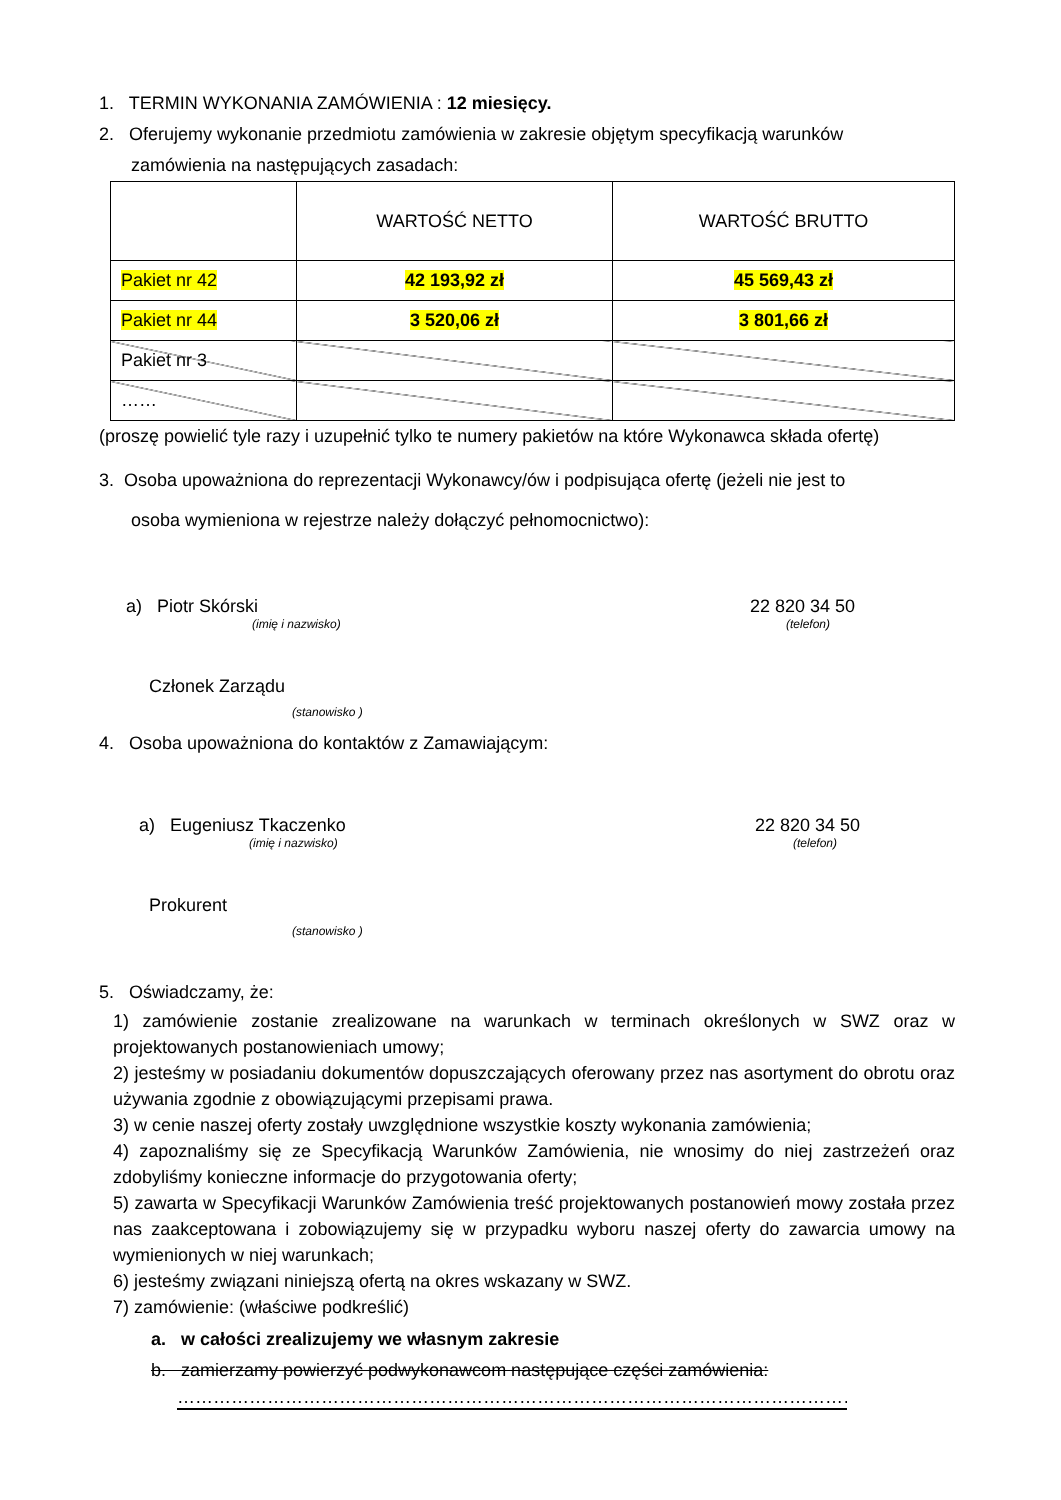1. TERMIN WYKONANIA ZAMÓWIENIA : 12 miesięcy.
2. Oferujemy wykonanie przedmiotu zamówienia w zakresie objętym specyfikacją warunków
zamówienia na następujących zasadach:
| | WARTOŚĆ NETTO | WARTOŚĆ BRUTTO |
| Pakiet nr 42 | 42 193,92 zł | 45 569,43 zł |
| Pakiet nr 44 | 3 520,06 zł | 3 801,66 zł |
| Pakiet nr 3 | | |
| …… | | |
(proszę powielić tyle razy i uzupełnić tylko te numery pakietów na które Wykonawca składa ofertę)
3. Osoba upoważniona do reprezentacji Wykonawcy/ów i podpisująca ofertę (jeżeli nie jest to
osoba wymieniona w rejestrze należy dołączyć pełnomocnictwo):
a) Piotr Skórski 22 820 34 50
(imię i nazwisko) (telefon)
Członek Zarządu
(stanowisko )
4. Osoba upoważniona do kontaktów z Zamawiającym:
a) Eugeniusz Tkaczenko 22 820 34 50
(imię i nazwisko) (telefon)
Prokurent
(stanowisko )
5. Oświadczamy, że:
1) zamówienie zostanie zrealizowane na warunkach w terminach określonych w SWZ oraz w projektowanych postanowieniach umowy;
2) jesteśmy w posiadaniu dokumentów dopuszczających oferowany przez nas asortyment do obrotu oraz używania zgodnie z obowiązującymi przepisami prawa.
3) w cenie naszej oferty zostały uwzględnione wszystkie koszty wykonania zamówienia;
4) zapoznaliśmy się ze Specyfikacją Warunków Zamówienia, nie wnosimy do niej zastrzeżeń oraz zdobyliśmy konieczne informacje do przygotowania oferty;
5) zawarta w Specyfikacji Warunków Zamówienia treść projektowanych postanowień mowy została przez nas zaakceptowana i zobowiązujemy się w przypadku wyboru naszej oferty do zawarcia umowy na wymienionych w niej warunkach;
6) jesteśmy związani niniejszą ofertą na okres wskazany w SWZ.
7) zamówienie: (właściwe podkreślić)
a. w całości zrealizujemy we własnym zakresie
b. zamierzamy powierzyć podwykonawcom następujące części zamówienia:
……………………………………………………………………………………………………